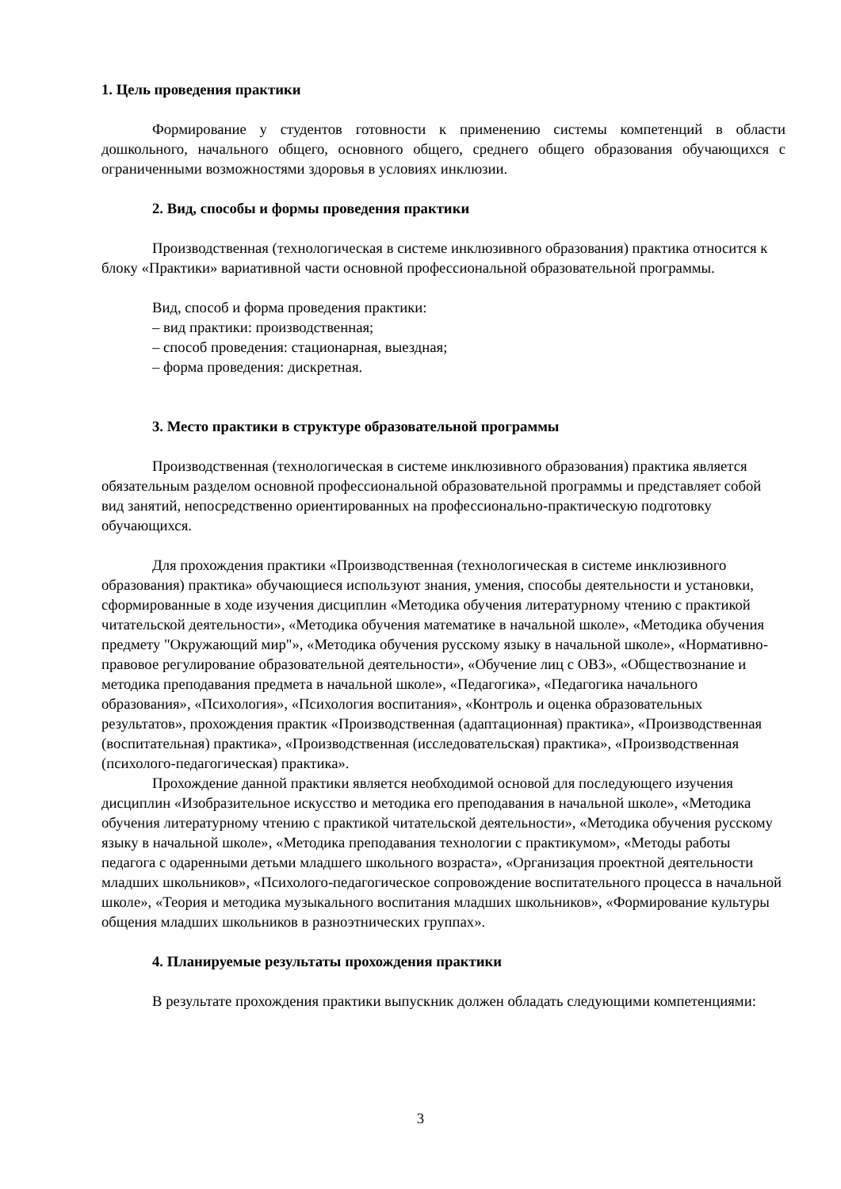1. Цель проведения практики
Формирование у студентов готовности к применению системы компетенций в области дошкольного, начального общего, основного общего, среднего общего образования обучающихся с ограниченными возможностями здоровья в условиях инклюзии.
2. Вид, способы и формы проведения практики
Производственная (технологическая в системе инклюзивного образования) практика относится к блоку «Практики» вариативной части основной профессиональной образовательной программы.
Вид, способ и форма проведения практики:
– вид практики: производственная;
– способ проведения: стационарная, выездная;
– форма проведения: дискретная.
3. Место практики в структуре образовательной программы
Производственная (технологическая в системе инклюзивного образования) практика является обязательным разделом основной профессиональной образовательной программы и представляет собой вид занятий, непосредственно ориентированных на профессионально-практическую подготовку обучающихся.
Для прохождения практики «Производственная (технологическая в системе инклюзивного образования) практика» обучающиеся используют знания, умения, способы деятельности и установки, сформированные в ходе изучения дисциплин «Методика обучения литературному чтению с практикой читательской деятельности», «Методика обучения математике в начальной школе», «Методика обучения предмету "Окружающий мир"», «Методика обучения русскому языку в начальной школе», «Нормативно-правовое регулирование образовательной деятельности», «Обучение лиц с ОВЗ», «Обществознание и методика преподавания предмета в начальной школе», «Педагогика», «Педагогика начального образования», «Психология», «Психология воспитания», «Контроль и оценка образовательных результатов», прохождения практик «Производственная (адаптационная) практика», «Производственная (воспитательная) практика», «Производственная (исследовательская) практика», «Производственная (психолого-педагогическая) практика».
Прохождение данной практики является необходимой основой для последующего изучения дисциплин «Изобразительное искусство и методика его преподавания в начальной школе», «Методика обучения литературному чтению с практикой читательской деятельности», «Методика обучения русскому языку в начальной школе», «Методика преподавания технологии с практикумом», «Методы работы педагога с одаренными детьми младшего школьного возраста», «Организация проектной деятельности младших школьников», «Психолого-педагогическое сопровождение воспитательного процесса в начальной школе», «Теория и методика музыкального воспитания младших школьников», «Формирование культуры общения младших школьников в разноэтнических группах».
4. Планируемые результаты прохождения практики
В результате прохождения практики выпускник должен обладать следующими компетенциями:
3